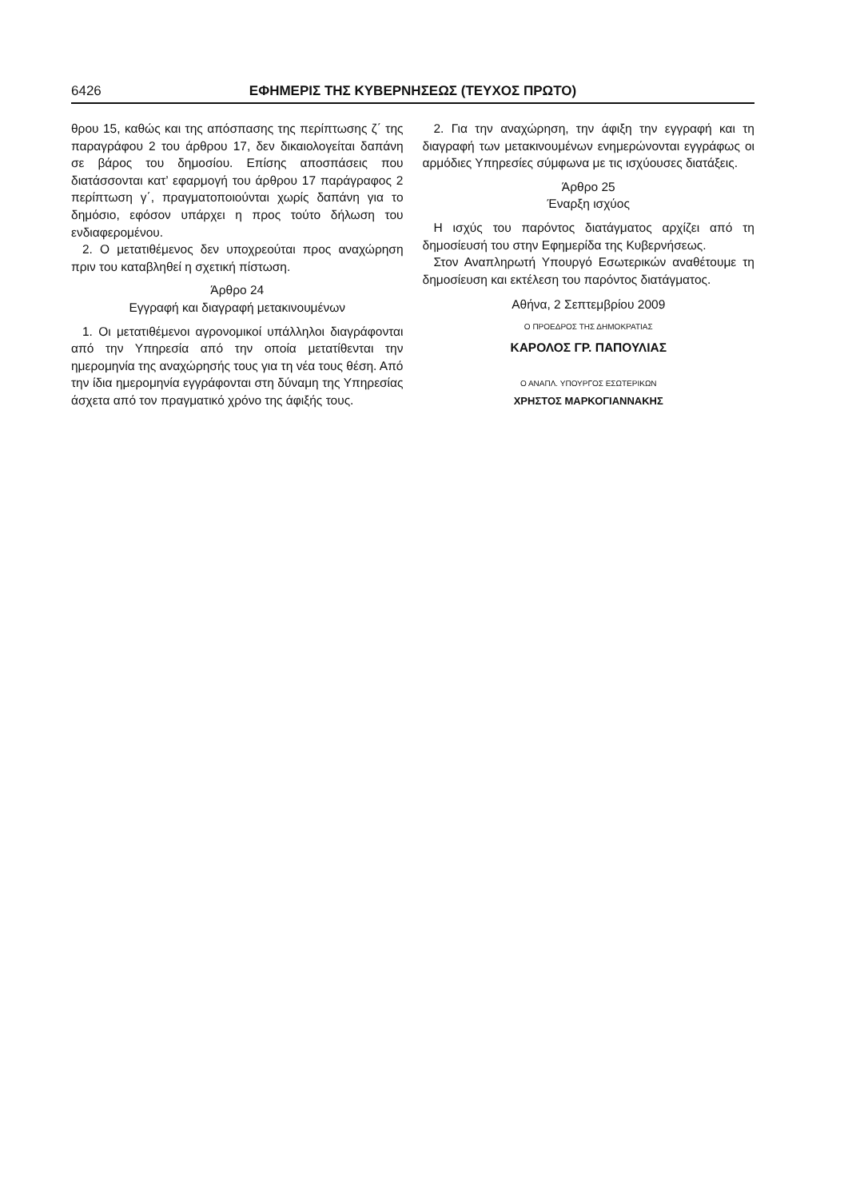6426 ΕΦΗΜΕΡΙΣ ΤΗΣ ΚΥΒΕΡΝΗΣΕΩΣ (ΤΕΥΧΟΣ ΠΡΩΤΟ)
θρου 15, καθώς και της απόσπασης της περίπτωσης ζ΄ της παραγράφου 2 του άρθρου 17, δεν δικαιολογείται δαπάνη σε βάρος του δημοσίου. Επίσης αποσπάσεις που διατάσσονται κατ’ εφαρμογή του άρθρου 17 παράγραφος 2 περίπτωση γ΄, πραγματοποιούνται χωρίς δαπάνη για το δημόσιο, εφόσον υπάρχει η προς τούτο δήλωση του ενδιαφερομένου.
2. Ο μετατιθέμενος δεν υποχρεούται προς αναχώρηση πριν του καταβληθεί η σχετική πίστωση.
Άρθρο 24
Εγγραφή και διαγραφή μετακινουμένων
1. Οι μετατιθέμενοι αγρονομικοί υπάλληλοι διαγράφονται από την Υπηρεσία από την οποία μετατίθενται την ημερομηνία της αναχώρησής τους για τη νέα τους θέση. Από την ίδια ημερομηνία εγγράφονται στη δύναμη της Υπηρεσίας άσχετα από τον πραγματικό χρόνο της άφιξής τους.
2. Για την αναχώρηση, την άφιξη την εγγραφή και τη διαγραφή των μετακινουμένων ενημερώνονται εγγράφως οι αρμόδιες Υπηρεσίες σύμφωνα με τις ισχύουσες διατάξεις.
Άρθρο 25
Έναρξη ισχύος
Η ισχύς του παρόντος διατάγματος αρχίζει από τη δημοσίευσή του στην Εφημερίδα της Κυβερνήσεως.
Στον Αναπληρωτή Υπουργό Εσωτερικών αναθέτουμε τη δημοσίευση και εκτέλεση του παρόντος διατάγματος.
Αθήνα, 2 Σεπτεμβρίου 2009
Ο ΠΡΟΕΔΡΟΣ ΤΗΣ ΔΗΜΟΚΡΑΤΙΑΣ
ΚΑΡΟΛΟΣ ΓΡ. ΠΑΠΟΥΛΙΑΣ
Ο ΑΝΑΠΛ. ΥΠΟΥΡΓΟΣ ΕΣΩΤΕΡΙΚΩΝ
ΧΡΗΣΤΟΣ ΜΑΡΚΟΓΙΑΝΝΑΚΗΣ